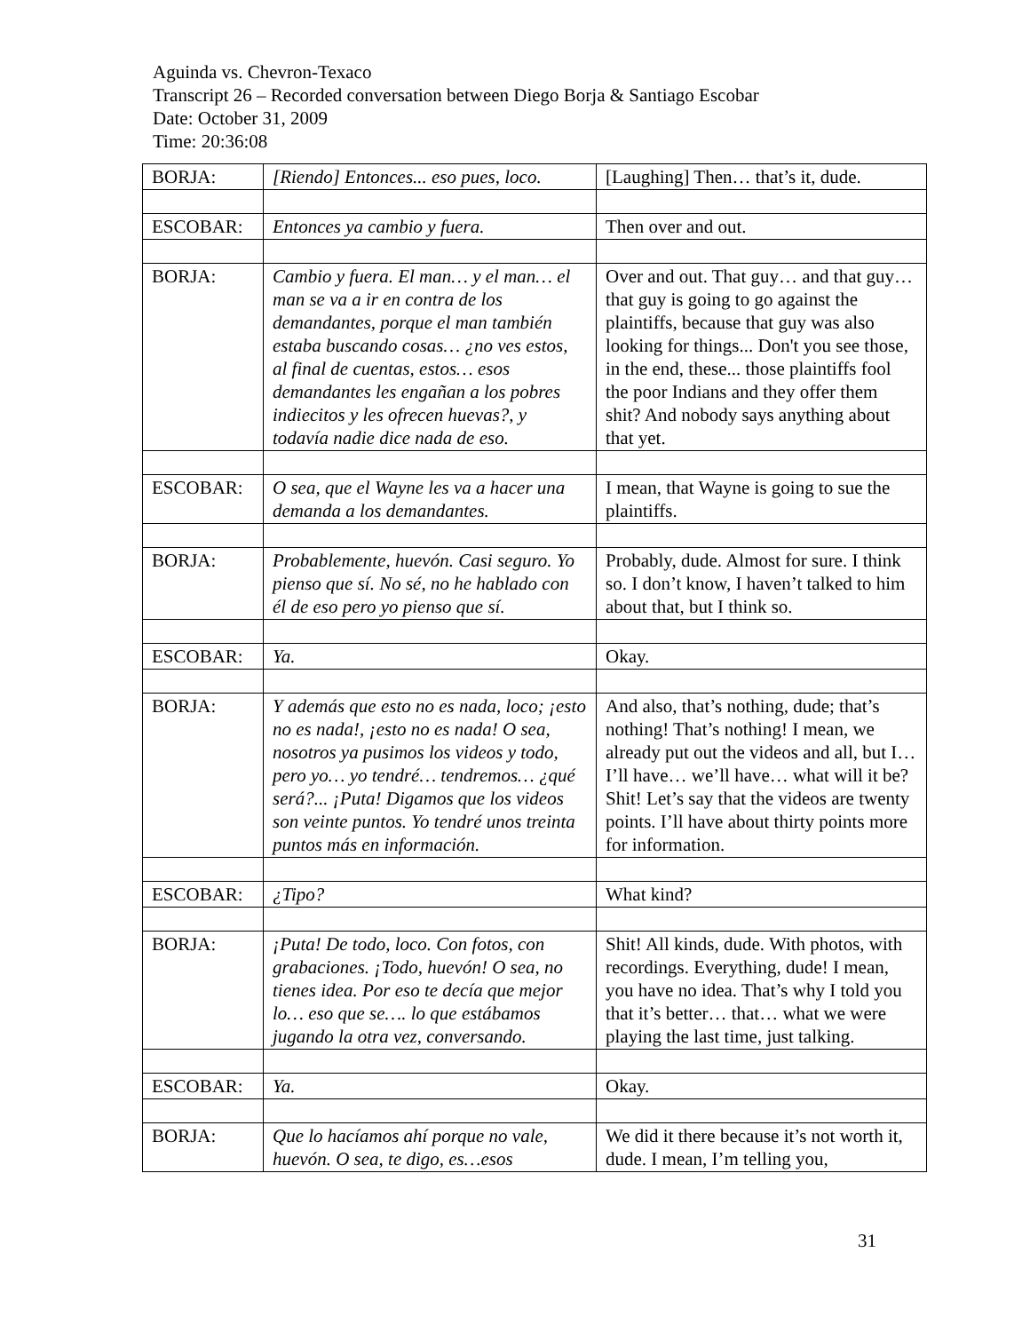Aguinda vs. Chevron-Texaco
Transcript 26 – Recorded conversation between Diego Borja & Santiago Escobar
Date: October 31, 2009
Time: 20:36:08
| BORJA: | [Riendo] Entonces... eso pues, loco. | [Laughing] Then… that’s it, dude. |
| ESCOBAR: | Entonces ya cambio y fuera. | Then over and out. |
| BORJA: | Cambio y fuera. El man… y el man… el man se va a ir en contra de los demandantes, porque el man también estaba buscando cosas… ¿no ves estos, al final de cuentas, estos… esos demandantes les engañan a los pobres indiecitos y les ofrecen huevas?, y todavía nadie dice nada de eso. | Over and out. That guy… and that guy… that guy is going to go against the plaintiffs, because that guy was also looking for things... Don't you see those, in the end, these... those plaintiffs fool the poor Indians and they offer them shit? And nobody says anything about that yet. |
| ESCOBAR: | O sea, que el Wayne les va a hacer una demanda a los demandantes. | I mean, that Wayne is going to sue the plaintiffs. |
| BORJA: | Probablemente, huevón. Casi seguro. Yo pienso que sí. No sé, no he hablado con él de eso pero yo pienso que sí. | Probably, dude. Almost for sure. I think so. I don’t know, I haven’t talked to him about that, but I think so. |
| ESCOBAR: | Ya. | Okay. |
| BORJA: | Y además que esto no es nada, loco; ¡esto no es nada!, ¡esto no es nada! O sea, nosotros ya pusimos los videos y todo, pero yo… yo tendré… tendremos… ¿qué será?... ¡Puta! Digamos que los videos son veinte puntos. Yo tendré unos treinta puntos más en información. | And also, that’s nothing, dude; that’s nothing! That’s nothing! I mean, we already put out the videos and all, but I… I’ll have… we’ll have… what will it be? Shit! Let’s say that the videos are twenty points. I’ll have about thirty points more for information. |
| ESCOBAR: | ¿Tipo? | What kind? |
| BORJA: | ¡Puta! De todo, loco. Con fotos, con grabaciones. ¡Todo, huevón! O sea, no tienes idea. Por eso te decía que mejor lo… eso que se…. lo que estábamos jugando la otra vez, conversando. | Shit! All kinds, dude. With photos, with recordings. Everything, dude! I mean, you have no idea. That’s why I told you that it’s better… that… what we were playing the last time, just talking. |
| ESCOBAR: | Ya. | Okay. |
| BORJA: | Que lo hacíamos ahí porque no vale, huevón. O sea, te digo, es…esos | We did it there because it’s not worth it, dude. I mean, I’m telling you, |
31